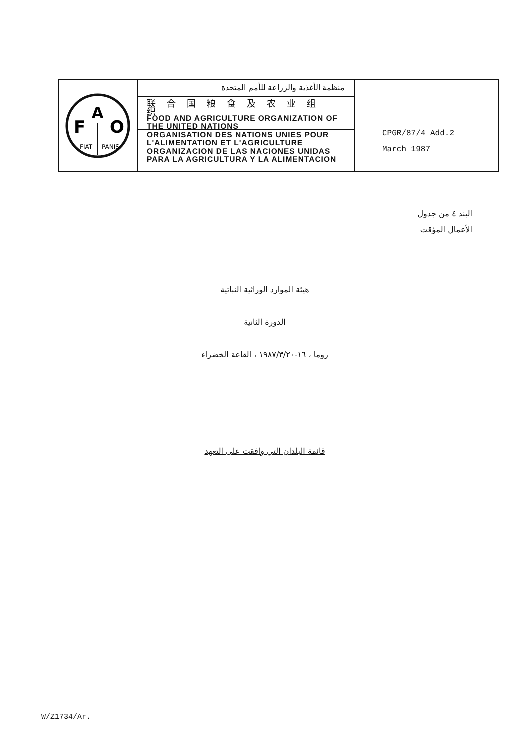F
A
O
FIAT
PANIS
منظمة الأغذية والزراعة للأمم المتحدة
联合国粮食及农业组织
FOOD AND AGRICULTURE ORGANIZATION OF THE UNITED NATIONS
ORGANISATION DES NATIONS UNIES POUR L'ALIMENTATION ET L'AGRICULTURE
ORGANIZACION DE LAS NACIONES UNIDAS PARA LA AGRICULTURA Y LA ALIMENTACION
CPGR/87/4 Add.2
March 1987
البند ٤ من جدول
الأعمال المؤقت
هيئة الموارد الوراثية النباتية
الدورة الثانية
روما ، ١٦-١٩٨٧/٣/٢٠ ، القاعة الخضراء
قائمة البلدان التي وافقت على التعهد
W/Z1734/Ar.